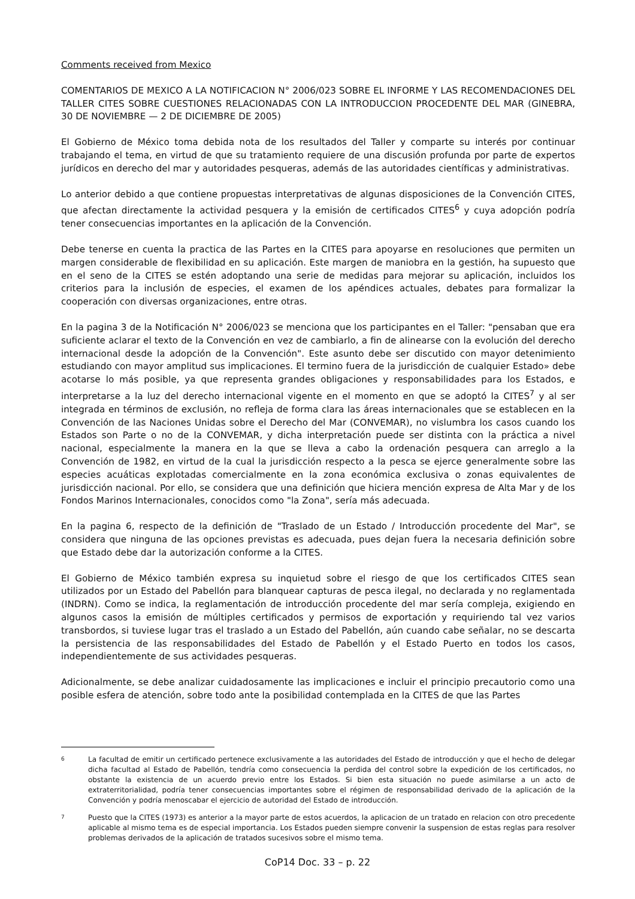Comments received from Mexico
COMENTARIOS DE MEXICO A LA NOTIFICACION N° 2006/023 SOBRE EL INFORME Y LAS RECOMENDACIONES DEL TALLER CITES SOBRE CUESTIONES RELACIONADAS CON LA INTRODUCCION PROCEDENTE DEL MAR (GINEBRA, 30 DE NOVIEMBRE — 2 DE DICIEMBRE DE 2005)
El Gobierno de México toma debida nota de los resultados del Taller y comparte su interés por continuar trabajando el tema, en virtud de que su tratamiento requiere de una discusión profunda por parte de expertos jurídicos en derecho del mar y autoridades pesqueras, además de las autoridades científicas y administrativas.
Lo anterior debido a que contiene propuestas interpretativas de algunas disposiciones de la Convención CITES, que afectan directamente la actividad pesquera y la emisión de certificados CITES<sup>6</sup> y cuya adopción podría tener consecuencias importantes en la aplicación de la Convención.
Debe tenerse en cuenta la practica de las Partes en la CITES para apoyarse en resoluciones que permiten un margen considerable de flexibilidad en su aplicación. Este margen de maniobra en la gestión, ha supuesto que en el seno de la CITES se estén adoptando una serie de medidas para mejorar su aplicación, incluidos los criterios para la inclusión de especies, el examen de los apéndices actuales, debates para formalizar la cooperación con diversas organizaciones, entre otras.
En la pagina 3 de la Notificación N° 2006/023 se menciona que los participantes en el Taller: "pensaban que era suficiente aclarar el texto de la Convención en vez de cambiarlo, a fin de alinearse con la evolución del derecho internacional desde la adopción de la Convención". Este asunto debe ser discutido con mayor detenimiento estudiando con mayor amplitud sus implicaciones. El termino fuera de la jurisdicción de cualquier Estado» debe acotarse lo más posible, ya que representa grandes obligaciones y responsabilidades para los Estados, e interpretarse a la luz del derecho internacional vigente en el momento en que se adoptó la CITES<sup>7</sup> y al ser integrada en términos de exclusión, no refleja de forma clara las áreas internacionales que se establecen en la Convención de las Naciones Unidas sobre el Derecho del Mar (CONVEMAR), no vislumbra los casos cuando los Estados son Parte o no de la CONVEMAR, y dicha interpretación puede ser distinta con la práctica a nivel nacional, especialmente la manera en la que se lleva a cabo la ordenación pesquera can arreglo a la Convención de 1982, en virtud de la cual la jurisdicción respecto a la pesca se ejerce generalmente sobre las especies acuáticas explotadas comercialmente en la zona económica exclusiva o zonas equivalentes de jurisdicción nacional. Por ello, se considera que una definición que hiciera mención expresa de Alta Mar y de los Fondos Marinos Internacionales, conocidos como "la Zona", sería más adecuada.
En la pagina 6, respecto de la definición de "Traslado de un Estado / Introducción procedente del Mar", se considera que ninguna de las opciones previstas es adecuada, pues dejan fuera la necesaria definición sobre que Estado debe dar la autorización conforme a la CITES.
El Gobierno de México también expresa su inquietud sobre el riesgo de que los certificados CITES sean utilizados por un Estado del Pabellón para blanquear capturas de pesca ilegal, no declarada y no reglamentada (INDRN). Como se indica, la reglamentación de introducción procedente del mar sería compleja, exigiendo en algunos casos la emisión de múltiples certificados y permisos de exportación y requiriendo tal vez varios transbordos, si tuviese lugar tras el traslado a un Estado del Pabellón, aún cuando cabe señalar, no se descarta la persistencia de las responsabilidades del Estado de Pabellón y el Estado Puerto en todos los casos, independientemente de sus actividades pesqueras.
Adicionalmente, se debe analizar cuidadosamente las implicaciones e incluir el principio precautorio como una posible esfera de atención, sobre todo ante la posibilidad contemplada en la CITES de que las Partes
6 La facultad de emitir un certificado pertenece exclusivamente a las autoridades del Estado de introducción y que el hecho de delegar dicha facultad al Estado de Pabellón, tendría como consecuencia la perdida del control sobre la expedición de los certificados, no obstante la existencia de un acuerdo previo entre los Estados. Si bien esta situación no puede asimilarse a un acto de extraterritorialidad, podría tener consecuencias importantes sobre el régimen de responsabilidad derivado de la aplicación de la Convención y podría menoscabar el ejercicio de autoridad del Estado de introducción.
7 Puesto que la CITES (1973) es anterior a la mayor parte de estos acuerdos, la aplicacion de un tratado en relacion con otro precedente aplicable al mismo tema es de especial importancia. Los Estados pueden siempre convenir la suspension de estas reglas para resolver problemas derivados de la aplicación de tratados sucesivos sobre el mismo tema.
CoP14 Doc. 33 – p. 22